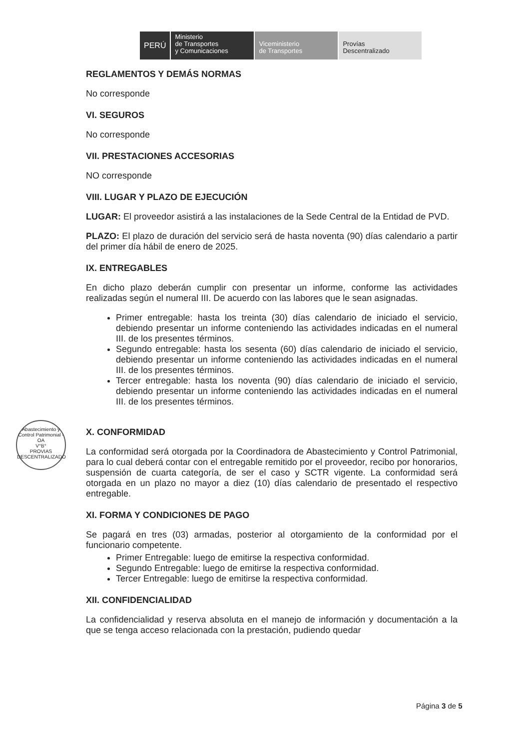PERÚ
Ministerio
de Transportes
y Comunicaciones
Viceministerio
de Transportes
Provías
Descentralizado
Abastecimiento y Control Patrimonial - OA
V°B°
PROVIAS DESCENTRALIZADO
REGLAMENTOS Y DEMÁS NORMAS
No corresponde
VI. SEGUROS
No corresponde
VII. PRESTACIONES ACCESORIAS
NO corresponde
VIII. LUGAR Y PLAZO DE EJECUCIÓN
LUGAR: El proveedor asistirá a las instalaciones de la Sede Central de la Entidad de PVD.
PLAZO: El plazo de duración del servicio será de hasta noventa (90) días calendario a partir del primer día hábil de enero de 2025.
IX. ENTREGABLES
En dicho plazo deberán cumplir con presentar un informe, conforme las actividades realizadas según el numeral III. De acuerdo con las labores que le sean asignadas.
Primer entregable: hasta los treinta (30) días calendario de iniciado el servicio, debiendo presentar un informe conteniendo las actividades indicadas en el numeral III. de los presentes términos.
Segundo entregable: hasta los sesenta (60) días calendario de iniciado el servicio, debiendo presentar un informe conteniendo las actividades indicadas en el numeral III. de los presentes términos.
Tercer entregable: hasta los noventa (90) días calendario de iniciado el servicio, debiendo presentar un informe conteniendo las actividades indicadas en el numeral III. de los presentes términos.
X. CONFORMIDAD
La conformidad será otorgada por la Coordinadora de Abastecimiento y Control Patrimonial, para lo cual deberá contar con el entregable remitido por el proveedor, recibo por honorarios, suspensión de cuarta categoría, de ser el caso y SCTR vigente. La conformidad será otorgada en un plazo no mayor a diez (10) días calendario de presentado el respectivo entregable.
XI. FORMA Y CONDICIONES DE PAGO
Se pagará en tres (03) armadas, posterior al otorgamiento de la conformidad por el funcionario competente.
Primer Entregable: luego de emitirse la respectiva conformidad.
Segundo Entregable: luego de emitirse la respectiva conformidad.
Tercer Entregable: luego de emitirse la respectiva conformidad.
XII. CONFIDENCIALIDAD
La confidencialidad y reserva absoluta en el manejo de información y documentación a la que se tenga acceso relacionada con la prestación, pudiendo quedar
Página 3 de 5